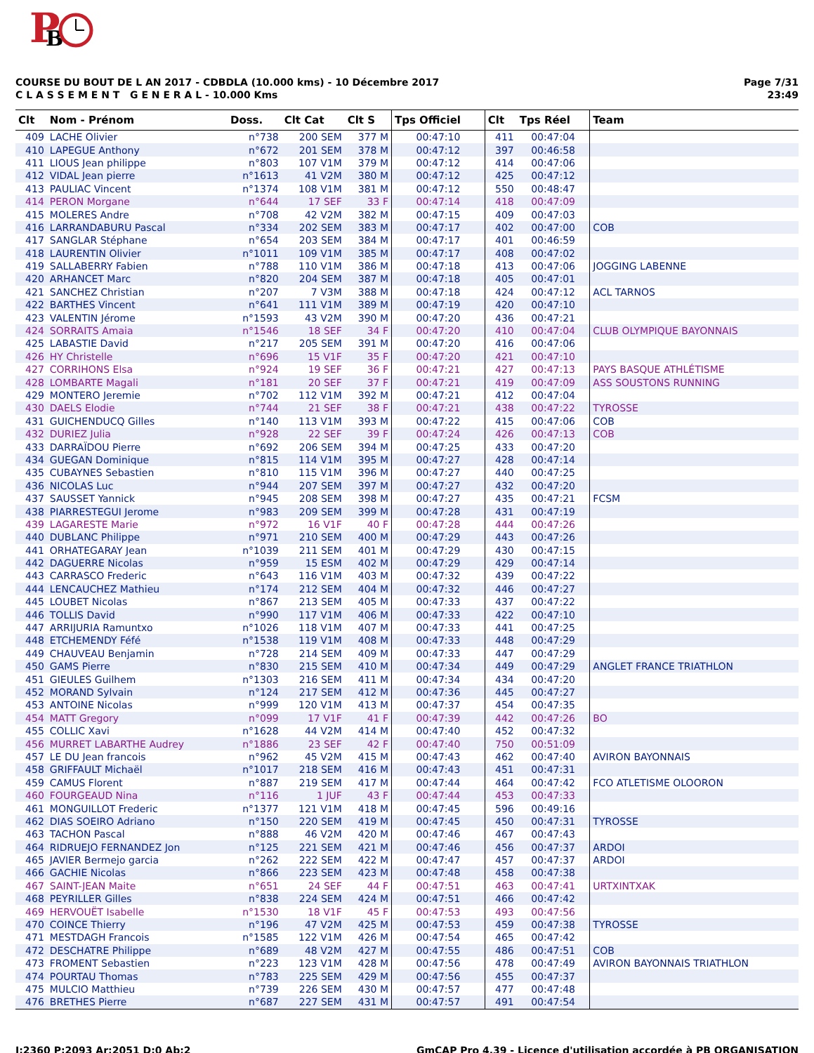P
B
COURSE DU BOUT DE L AN 2017 - CDBDLA (10.000 kms) - 10 Décembre 2017
C L A S S E M E N T G E N E R A L - 10.000 Kms
Page 7/31
23:49
| Clt | Nom - Prénom | Doss. | Clt Cat | Clt S | Tps Officiel | Clt | Tps Réel | Team |
| --- | --- | --- | --- | --- | --- | --- | --- | --- |
| 409 | LACHE Olivier | n°738 | 200 SEM | 377 M | 00:47:10 | 411 | 00:47:04 | |
| 410 | LAPEGUE Anthony | n°672 | 201 SEM | 378 M | 00:47:12 | 397 | 00:46:58 | |
| 411 | LIOUS Jean philippe | n°803 | 107 V1M | 379 M | 00:47:12 | 414 | 00:47:06 | |
| 412 | VIDAL Jean pierre | n°1613 | 41 V2M | 380 M | 00:47:12 | 425 | 00:47:12 | |
| 413 | PAULIAC Vincent | n°1374 | 108 V1M | 381 M | 00:47:12 | 550 | 00:48:47 | |
| 414 | PERON Morgane | n°644 | 17 SEF | 33 F | 00:47:14 | 418 | 00:47:09 | |
| 415 | MOLERES Andre | n°708 | 42 V2M | 382 M | 00:47:15 | 409 | 00:47:03 | |
| 416 | LARRANDABURU Pascal | n°334 | 202 SEM | 383 M | 00:47:17 | 402 | 00:47:00 | COB |
| 417 | SANGLAR Stéphane | n°654 | 203 SEM | 384 M | 00:47:17 | 401 | 00:46:59 | |
| 418 | LAURENTIN Olivier | n°1011 | 109 V1M | 385 M | 00:47:17 | 408 | 00:47:02 | |
| 419 | SALLABERRY Fabien | n°788 | 110 V1M | 386 M | 00:47:18 | 413 | 00:47:06 | JOGGING LABENNE |
| 420 | ARHANCET Marc | n°820 | 204 SEM | 387 M | 00:47:18 | 405 | 00:47:01 | |
| 421 | SANCHEZ Christian | n°207 | 7 V3M | 388 M | 00:47:18 | 424 | 00:47:12 | ACL TARNOS |
| 422 | BARTHES Vincent | n°641 | 111 V1M | 389 M | 00:47:19 | 420 | 00:47:10 | |
| 423 | VALENTIN Jérome | n°1593 | 43 V2M | 390 M | 00:47:20 | 436 | 00:47:21 | |
| 424 | SORRAITS Amaia | n°1546 | 18 SEF | 34 F | 00:47:20 | 410 | 00:47:04 | CLUB OLYMPIQUE BAYONNAIS |
| 425 | LABASTIE David | n°217 | 205 SEM | 391 M | 00:47:20 | 416 | 00:47:06 | |
| 426 | HY Christelle | n°696 | 15 V1F | 35 F | 00:47:20 | 421 | 00:47:10 | |
| 427 | CORRIHONS Elsa | n°924 | 19 SEF | 36 F | 00:47:21 | 427 | 00:47:13 | PAYS BASQUE ATHLÉTISME |
| 428 | LOMBARTE Magali | n°181 | 20 SEF | 37 F | 00:47:21 | 419 | 00:47:09 | ASS SOUSTONS RUNNING |
| 429 | MONTERO Jeremie | n°702 | 112 V1M | 392 M | 00:47:21 | 412 | 00:47:04 | |
| 430 | DAELS Elodie | n°744 | 21 SEF | 38 F | 00:47:21 | 438 | 00:47:22 | TYROSSE |
| 431 | GUICHENDUCQ Gilles | n°140 | 113 V1M | 393 M | 00:47:22 | 415 | 00:47:06 | COB |
| 432 | DURIEZ Julia | n°928 | 22 SEF | 39 F | 00:47:24 | 426 | 00:47:13 | COB |
| 433 | DARRAÏDOU Pierre | n°692 | 206 SEM | 394 M | 00:47:25 | 433 | 00:47:20 | |
| 434 | GUEGAN Dominique | n°815 | 114 V1M | 395 M | 00:47:27 | 428 | 00:47:14 | |
| 435 | CUBAYNES Sebastien | n°810 | 115 V1M | 396 M | 00:47:27 | 440 | 00:47:25 | |
| 436 | NICOLAS Luc | n°944 | 207 SEM | 397 M | 00:47:27 | 432 | 00:47:20 | |
| 437 | SAUSSET Yannick | n°945 | 208 SEM | 398 M | 00:47:27 | 435 | 00:47:21 | FCSM |
| 438 | PIARRESTEGUI Jerome | n°983 | 209 SEM | 399 M | 00:47:28 | 431 | 00:47:19 | |
| 439 | LAGARESTE Marie | n°972 | 16 V1F | 40 F | 00:47:28 | 444 | 00:47:26 | |
| 440 | DUBLANC Philippe | n°971 | 210 SEM | 400 M | 00:47:29 | 443 | 00:47:26 | |
| 441 | ORHATEGARAY Jean | n°1039 | 211 SEM | 401 M | 00:47:29 | 430 | 00:47:15 | |
| 442 | DAGUERRE Nicolas | n°959 | 15 ESM | 402 M | 00:47:29 | 429 | 00:47:14 | |
| 443 | CARRASCO Frederic | n°643 | 116 V1M | 403 M | 00:47:32 | 439 | 00:47:22 | |
| 444 | LENCAUCHEZ Mathieu | n°174 | 212 SEM | 404 M | 00:47:32 | 446 | 00:47:27 | |
| 445 | LOUBET Nicolas | n°867 | 213 SEM | 405 M | 00:47:33 | 437 | 00:47:22 | |
| 446 | TOLLIS David | n°990 | 117 V1M | 406 M | 00:47:33 | 422 | 00:47:10 | |
| 447 | ARRIJURIA Ramuntxo | n°1026 | 118 V1M | 407 M | 00:47:33 | 441 | 00:47:25 | |
| 448 | ETCHEMENDY Féfé | n°1538 | 119 V1M | 408 M | 00:47:33 | 448 | 00:47:29 | |
| 449 | CHAUVEAU Benjamin | n°728 | 214 SEM | 409 M | 00:47:33 | 447 | 00:47:29 | |
| 450 | GAMS Pierre | n°830 | 215 SEM | 410 M | 00:47:34 | 449 | 00:47:29 | ANGLET FRANCE TRIATHLON |
| 451 | GIEULES Guilhem | n°1303 | 216 SEM | 411 M | 00:47:34 | 434 | 00:47:20 | |
| 452 | MORAND Sylvain | n°124 | 217 SEM | 412 M | 00:47:36 | 445 | 00:47:27 | |
| 453 | ANTOINE Nicolas | n°999 | 120 V1M | 413 M | 00:47:37 | 454 | 00:47:35 | |
| 454 | MATT Gregory | n°099 | 17 V1F | 41 F | 00:47:39 | 442 | 00:47:26 | BO |
| 455 | COLLIC Xavi | n°1628 | 44 V2M | 414 M | 00:47:40 | 452 | 00:47:32 | |
| 456 | MURRET LABARTHE Audrey | n°1886 | 23 SEF | 42 F | 00:47:40 | 750 | 00:51:09 | |
| 457 | LE DU Jean francois | n°962 | 45 V2M | 415 M | 00:47:43 | 462 | 00:47:40 | AVIRON BAYONNAIS |
| 458 | GRIFFAULT Michaël | n°1017 | 218 SEM | 416 M | 00:47:43 | 451 | 00:47:31 | |
| 459 | CAMUS Florent | n°887 | 219 SEM | 417 M | 00:47:44 | 464 | 00:47:42 | FCO ATLETISME OLOORON |
| 460 | FOURGEAUD Nina | n°116 | 1 JUF | 43 F | 00:47:44 | 453 | 00:47:33 | |
| 461 | MONGUILLOT Frederic | n°1377 | 121 V1M | 418 M | 00:47:45 | 596 | 00:49:16 | |
| 462 | DIAS SOEIRO Adriano | n°150 | 220 SEM | 419 M | 00:47:45 | 450 | 00:47:31 | TYROSSE |
| 463 | TACHON Pascal | n°888 | 46 V2M | 420 M | 00:47:46 | 467 | 00:47:43 | |
| 464 | RIDRUEJO FERNANDEZ Jon | n°125 | 221 SEM | 421 M | 00:47:46 | 456 | 00:47:37 | ARDOI |
| 465 | JAVIER Bermejo garcia | n°262 | 222 SEM | 422 M | 00:47:47 | 457 | 00:47:37 | ARDOI |
| 466 | GACHIE Nicolas | n°866 | 223 SEM | 423 M | 00:47:48 | 458 | 00:47:38 | |
| 467 | SAINT-JEAN Maite | n°651 | 24 SEF | 44 F | 00:47:51 | 463 | 00:47:41 | URTXINTXAK |
| 468 | PEYRILLER Gilles | n°838 | 224 SEM | 424 M | 00:47:51 | 466 | 00:47:42 | |
| 469 | HERVOUËT Isabelle | n°1530 | 18 V1F | 45 F | 00:47:53 | 493 | 00:47:56 | |
| 470 | COINCE Thierry | n°196 | 47 V2M | 425 M | 00:47:53 | 459 | 00:47:38 | TYROSSE |
| 471 | MESTDAGH Francois | n°1585 | 122 V1M | 426 M | 00:47:54 | 465 | 00:47:42 | |
| 472 | DESCHATRE Philippe | n°689 | 48 V2M | 427 M | 00:47:55 | 486 | 00:47:51 | COB |
| 473 | FROMENT Sebastien | n°223 | 123 V1M | 428 M | 00:47:56 | 478 | 00:47:49 | AVIRON BAYONNAIS TRIATHLON |
| 474 | POURTAU Thomas | n°783 | 225 SEM | 429 M | 00:47:56 | 455 | 00:47:37 | |
| 475 | MULCIO Matthieu | n°739 | 226 SEM | 430 M | 00:47:57 | 477 | 00:47:48 | |
| 476 | BRETHES Pierre | n°687 | 227 SEM | 431 M | 00:47:57 | 491 | 00:47:54 | |
I:2360 P:2093 Ar:2051 D:0 Ab:2 GmCAP Pro 4.39 - Licence d'utilisation accordée à PB ORGANISATION